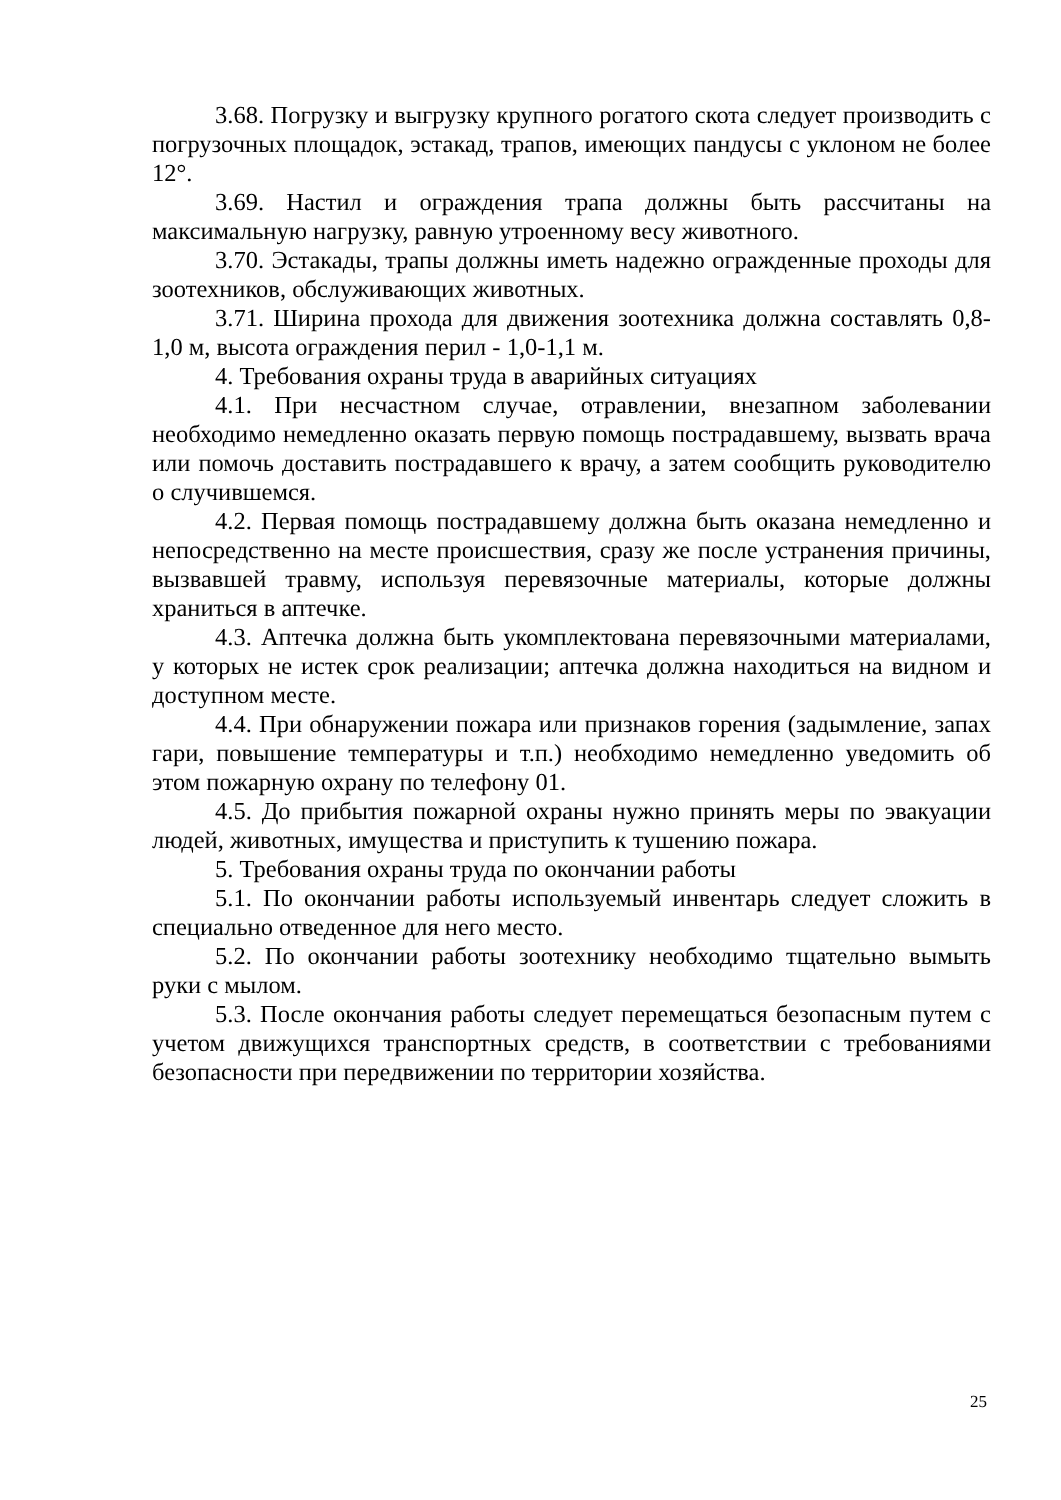3.68. Погрузку и выгрузку крупного рогатого скота следует производить с погрузочных площадок, эстакад, трапов, имеющих пандусы с уклоном не более 12°.
3.69. Настил и ограждения трапа должны быть рассчитаны на максимальную нагрузку, равную утроенному весу животного.
3.70. Эстакады, трапы должны иметь надежно огражденные проходы для зоотехников, обслуживающих животных.
3.71. Ширина прохода для движения зоотехника должна составлять 0,8-1,0 м, высота ограждения перил - 1,0-1,1 м.
4. Требования охраны труда в аварийных ситуациях
4.1. При несчастном случае, отравлении, внезапном заболевании необходимо немедленно оказать первую помощь пострадавшему, вызвать врача или помочь доставить пострадавшего к врачу, а затем сообщить руководителю о случившемся.
4.2. Первая помощь пострадавшему должна быть оказана немедленно и непосредственно на месте происшествия, сразу же после устранения причины, вызвавшей травму, используя перевязочные материалы, которые должны храниться в аптечке.
4.3. Аптечка должна быть укомплектована перевязочными материалами, у которых не истек срок реализации; аптечка должна находиться на видном и доступном месте.
4.4. При обнаружении пожара или признаков горения (задымление, запах гари, повышение температуры и т.п.) необходимо немедленно уведомить об этом пожарную охрану по телефону 01.
4.5. До прибытия пожарной охраны нужно принять меры по эвакуации людей, животных, имущества и приступить к тушению пожара.
5. Требования охраны труда по окончании работы
5.1. По окончании работы используемый инвентарь следует сложить в специально отведенное для него место.
5.2. По окончании работы зоотехнику необходимо тщательно вымыть руки с мылом.
5.3. После окончания работы следует перемещаться безопасным путем с учетом движущихся транспортных средств, в соответствии с требованиями безопасности при передвижении по территории хозяйства.
25